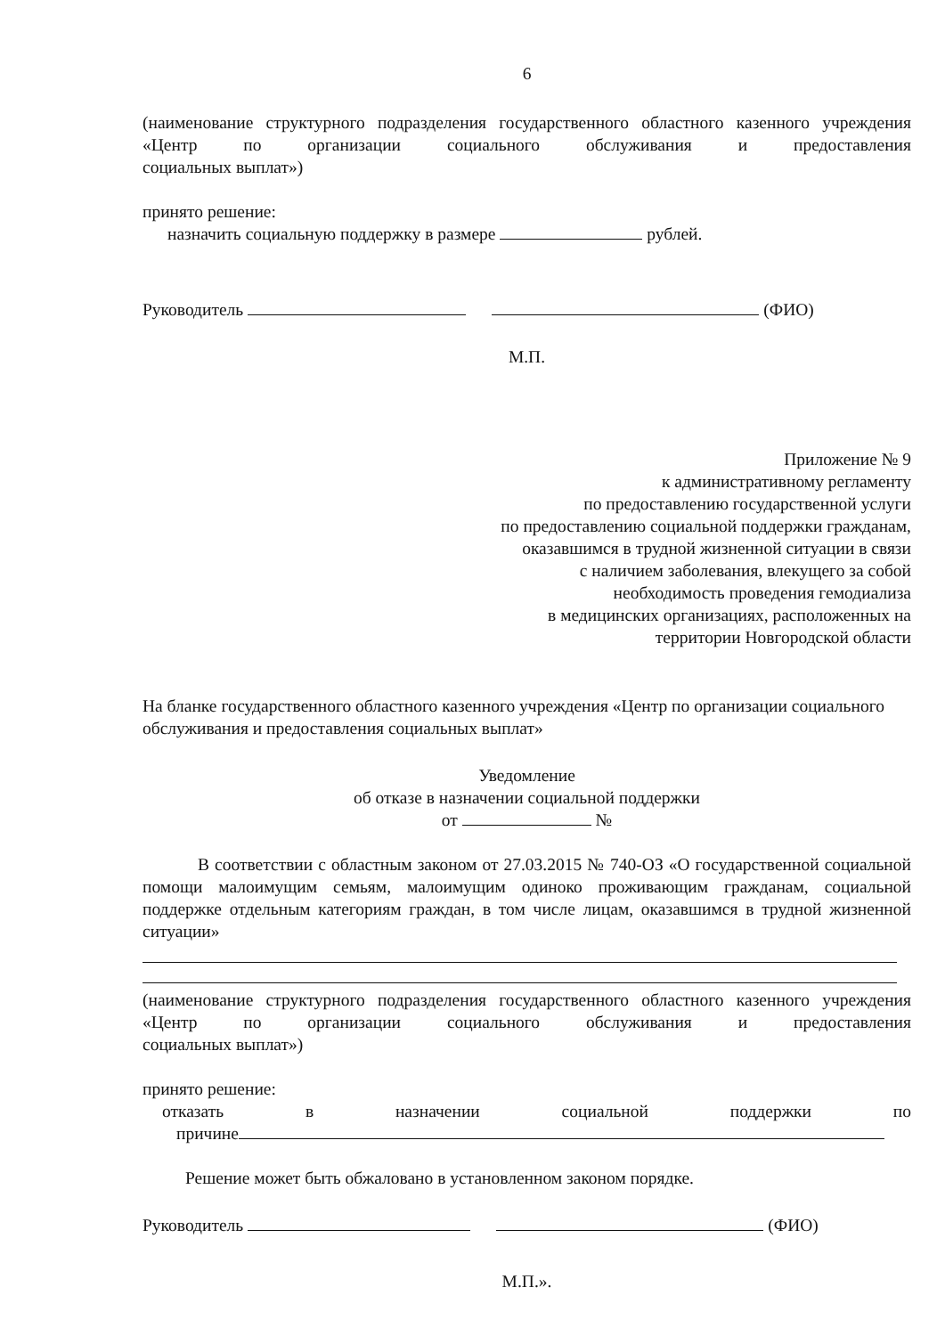6
(наименование структурного подразделения государственного областного казенного учреждения «Центр по организации социального обслуживания и предоставления
социальных выплат»)
принято решение:
назначить социальную поддержку в размере рублей.
Руководитель (ФИО)
М.П.
Приложение № 9
к административному регламенту
по предоставлению государственной услуги
по предоставлению социальной поддержки гражданам,
оказавшимся в трудной жизненной ситуации в связи
с наличием заболевания, влекущего за собой
необходимость проведения гемодиализа
в медицинских организациях, расположенных на
территории Новгородской области
На бланке государственного областного казенного учреждения «Центр по организации социального обслуживания и предоставления социальных выплат»
Уведомление
об отказе в назначении социальной поддержки
от №
В соответствии с областным законом от 27.03.2015 № 740-ОЗ «О государственной социальной помощи малоимущим семьям, малоимущим одиноко проживающим гражданам, социальной поддержке отдельным категориям граждан, в том числе лицам, оказавшимся в трудной жизненной ситуации»
(наименование структурного подразделения государственного областного казенного учреждения «Центр по организации социального обслуживания и предоставления
социальных выплат»)
принято решение:
отказать в назначении социальной поддержки по
причине
Решение может быть обжаловано в установленном законом порядке.
Руководитель (ФИО)
М.П.».